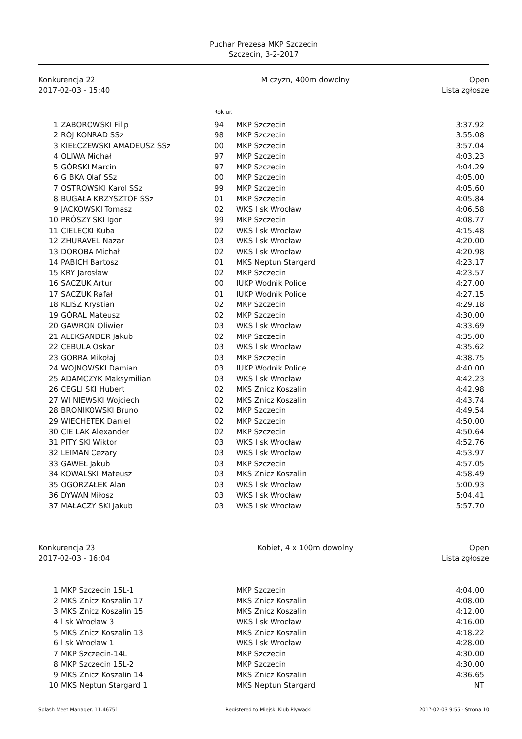Puchar Prezesa MKP Szczecin
Szczecin, 3-2-2017
Konkurencja 22
2017-02-03 - 15:40
M czyzn, 400m dowolny Open
Lista zgłosze
Rok ur.
| 1 | ZABOROWSKI Filip | 94 | MKP Szczecin | 3:37.92 |
| 2 | RÓJ KONRAD SSz | 98 | MKP Szczecin | 3:55.08 |
| 3 | KIEŁCZEWSKI AMADEUSZ SSz | 00 | MKP Szczecin | 3:57.04 |
| 4 | OLIWA Michał | 97 | MKP Szczecin | 4:03.23 |
| 5 | GÓRSKI Marcin | 97 | MKP Szczecin | 4:04.29 |
| 6 | G BKA Olaf SSz | 00 | MKP Szczecin | 4:05.00 |
| 7 | OSTROWSKI Karol SSz | 99 | MKP Szczecin | 4:05.60 |
| 8 | BUGAŁA KRZYSZTOF SSz | 01 | MKP Szczecin | 4:05.84 |
| 9 | JACKOWSKI Tomasz | 02 | WKS l sk Wrocław | 4:06.58 |
| 10 | PRÓSZY SKI Igor | 99 | MKP Szczecin | 4:08.77 |
| 11 | CIELECKI Kuba | 02 | WKS l sk Wrocław | 4:15.48 |
| 12 | ZHURAVEL Nazar | 03 | WKS l sk Wrocław | 4:20.00 |
| 13 | DOROBA Michał | 02 | WKS l sk Wrocław | 4:20.98 |
| 14 | PABICH Bartosz | 01 | MKS Neptun Stargard | 4:23.17 |
| 15 | KRY Jarosław | 02 | MKP Szczecin | 4:23.57 |
| 16 | SACZUK Artur | 00 | IUKP Wodnik Police | 4:27.00 |
| 17 | SACZUK Rafał | 01 | IUKP Wodnik Police | 4:27.15 |
| 18 | KLISZ Krystian | 02 | MKP Szczecin | 4:29.18 |
| 19 | GÓRAL Mateusz | 02 | MKP Szczecin | 4:30.00 |
| 20 | GAWRON Oliwier | 03 | WKS l sk Wrocław | 4:33.69 |
| 21 | ALEKSANDER Jakub | 02 | MKP Szczecin | 4:35.00 |
| 22 | CEBULA Oskar | 03 | WKS l sk Wrocław | 4:35.62 |
| 23 | GORRA Mikołaj | 03 | MKP Szczecin | 4:38.75 |
| 24 | WOJNOWSKI Damian | 03 | IUKP Wodnik Police | 4:40.00 |
| 25 | ADAMCZYK Maksymilian | 03 | WKS l sk Wrocław | 4:42.23 |
| 26 | CEGLI SKI Hubert | 02 | MKS Znicz Koszalin | 4:42.98 |
| 27 | WI NIEWSKI Wojciech | 02 | MKS Znicz Koszalin | 4:43.74 |
| 28 | BRONIKOWSKI Bruno | 02 | MKP Szczecin | 4:49.54 |
| 29 | WIECHETEK Daniel | 02 | MKP Szczecin | 4:50.00 |
| 30 | CIE LAK Alexander | 02 | MKP Szczecin | 4:50.64 |
| 31 | PITY SKI Wiktor | 03 | WKS l sk Wrocław | 4:52.76 |
| 32 | LEIMAN Cezary | 03 | WKS l sk Wrocław | 4:53.97 |
| 33 | GAWEŁ Jakub | 03 | MKP Szczecin | 4:57.05 |
| 34 | KOWALSKI Mateusz | 03 | MKS Znicz Koszalin | 4:58.49 |
| 35 | OGORZAŁEK Alan | 03 | WKS l sk Wrocław | 5:00.93 |
| 36 | DYWAN Miłosz | 03 | WKS l sk Wrocław | 5:04.41 |
| 37 | MAŁACZY SKI Jakub | 03 | WKS l sk Wrocław | 5:57.70 |
Konkurencja 23
2017-02-03 - 16:04
Kobiet, 4 x 100m dowolny Open
Lista zgłosze
| 1 | MKP Szczecin 15L-1 | | MKP Szczecin | 4:04.00 |
| 2 | MKS Znicz Koszalin 17 | | MKS Znicz Koszalin | 4:08.00 |
| 3 | MKS Znicz Koszalin 15 | | MKS Znicz Koszalin | 4:12.00 |
| 4 | l sk Wrocław 3 | | WKS l sk Wrocław | 4:16.00 |
| 5 | MKS Znicz Koszalin 13 | | MKS Znicz Koszalin | 4:18.22 |
| 6 | l sk Wrocław 1 | | WKS l sk Wrocław | 4:28.00 |
| 7 | MKP Szczecin-14L | | MKP Szczecin | 4:30.00 |
| 8 | MKP Szczecin 15L-2 | | MKP Szczecin | 4:30.00 |
| 9 | MKS Znicz Koszalin 14 | | MKS Znicz Koszalin | 4:36.65 |
| 10 | MKS Neptun Stargard 1 | | MKS Neptun Stargard | NT |
Splash Meet Manager, 11.46751 Registered to Miejski Klub Plywacki 2017-02-03 9:55 - Strona 10